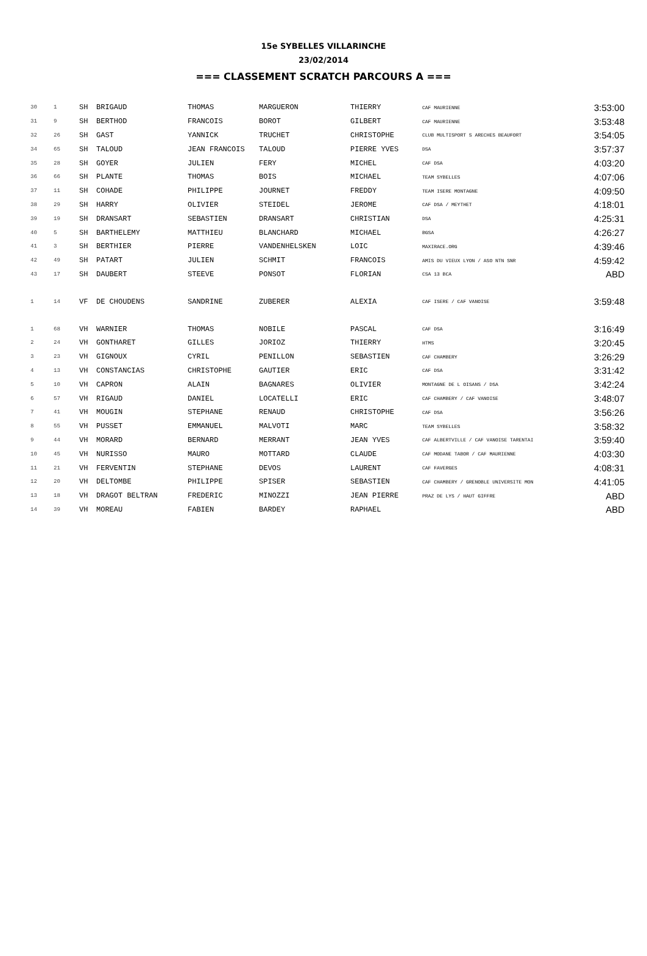15e SYBELLES VILLARINCHE
23/02/2014
=== CLASSEMENT SCRATCH PARCOURS A ===
| 30 | 1 | SH | BRIGAUD | THOMAS | MARGUERON | THIERRY | CAF MAURIENNE | 3:53:00 |
| 31 | 9 | SH | BERTHOD | FRANCOIS | BOROT | GILBERT | CAF MAURIENNE | 3:53:48 |
| 32 | 26 | SH | GAST | YANNICK | TRUCHET | CHRISTOPHE | CLUB MULTISPORT S ARECHES BEAUFORT | 3:54:05 |
| 34 | 65 | SH | TALOUD | JEAN FRANCOIS | TALOUD | PIERRE YVES | DSA | 3:57:37 |
| 35 | 28 | SH | GOYER | JULIEN | FERY | MICHEL | CAF DSA | 4:03:20 |
| 36 | 66 | SH | PLANTE | THOMAS | BOIS | MICHAEL | TEAM SYBELLES | 4:07:06 |
| 37 | 11 | SH | COHADE | PHILIPPE | JOURNET | FREDDY | TEAM ISERE MONTAGNE | 4:09:50 |
| 38 | 29 | SH | HARRY | OLIVIER | STEIDEL | JEROME | CAF DSA / MEYTHET | 4:18:01 |
| 39 | 19 | SH | DRANSART | SEBASTIEN | DRANSART | CHRISTIAN | DSA | 4:25:31 |
| 40 | 5 | SH | BARTHELEMY | MATTHIEU | BLANCHARD | MICHAEL | BGSA | 4:26:27 |
| 41 | 3 | SH | BERTHIER | PIERRE | VANDENHELSKEN | LOIC | MAXIRACE.ORG | 4:39:46 |
| 42 | 49 | SH | PATART | JULIEN | SCHMIT | FRANCOIS | AMIS DU VIEUX LYON / ASO NTN SNR | 4:59:42 |
| 43 | 17 | SH | DAUBERT | STEEVE | PONSOT | FLORIAN | CSA 13 BCA | ABD |
| 1 | 14 | VF | DE CHOUDENS | SANDRINE | ZUBERER | ALEXIA | CAF ISERE / CAF VANOISE | 3:59:48 |
| 1 | 68 | VH | WARNIER | THOMAS | NOBILE | PASCAL | CAF DSA | 3:16:49 |
| 2 | 24 | VH | GONTHARET | GILLES | JORIOZ | THIERRY | HTMS | 3:20:45 |
| 3 | 23 | VH | GIGNOUX | CYRIL | PENILLON | SEBASTIEN | CAF CHAMBERY | 3:26:29 |
| 4 | 13 | VH | CONSTANCIAS | CHRISTOPHE | GAUTIER | ERIC | CAF DSA | 3:31:42 |
| 5 | 10 | VH | CAPRON | ALAIN | BAGNARES | OLIVIER | MONTAGNE DE L OISANS / DSA | 3:42:24 |
| 6 | 57 | VH | RIGAUD | DANIEL | LOCATELLI | ERIC | CAF CHAMBERY / CAF VANOISE | 3:48:07 |
| 7 | 41 | VH | MOUGIN | STEPHANE | RENAUD | CHRISTOPHE | CAF DSA | 3:56:26 |
| 8 | 55 | VH | PUSSET | EMMANUEL | MALVOTI | MARC | TEAM SYBELLES | 3:58:32 |
| 9 | 44 | VH | MORARD | BERNARD | MERRANT | JEAN YVES | CAF ALBERTVILLE / CAF VANOISE TARENTAI | 3:59:40 |
| 10 | 45 | VH | NURISSO | MAURO | MOTTARD | CLAUDE | CAF MODANE TABOR / CAF MAURIENNE | 4:03:30 |
| 11 | 21 | VH | FERVENTIN | STEPHANE | DEVOS | LAURENT | CAF FAVERGES | 4:08:31 |
| 12 | 20 | VH | DELTOMBE | PHILIPPE | SPISER | SEBASTIEN | CAF CHAMBERY / GRENOBLE UNIVERSITE MON | 4:41:05 |
| 13 | 18 | VH | DRAGOT BELTRAN | FREDERIC | MINOZZI | JEAN PIERRE | PRAZ DE LYS / HAUT GIFFRE | ABD |
| 14 | 39 | VH | MOREAU | FABIEN | BARDEY | RAPHAEL | | ABD |